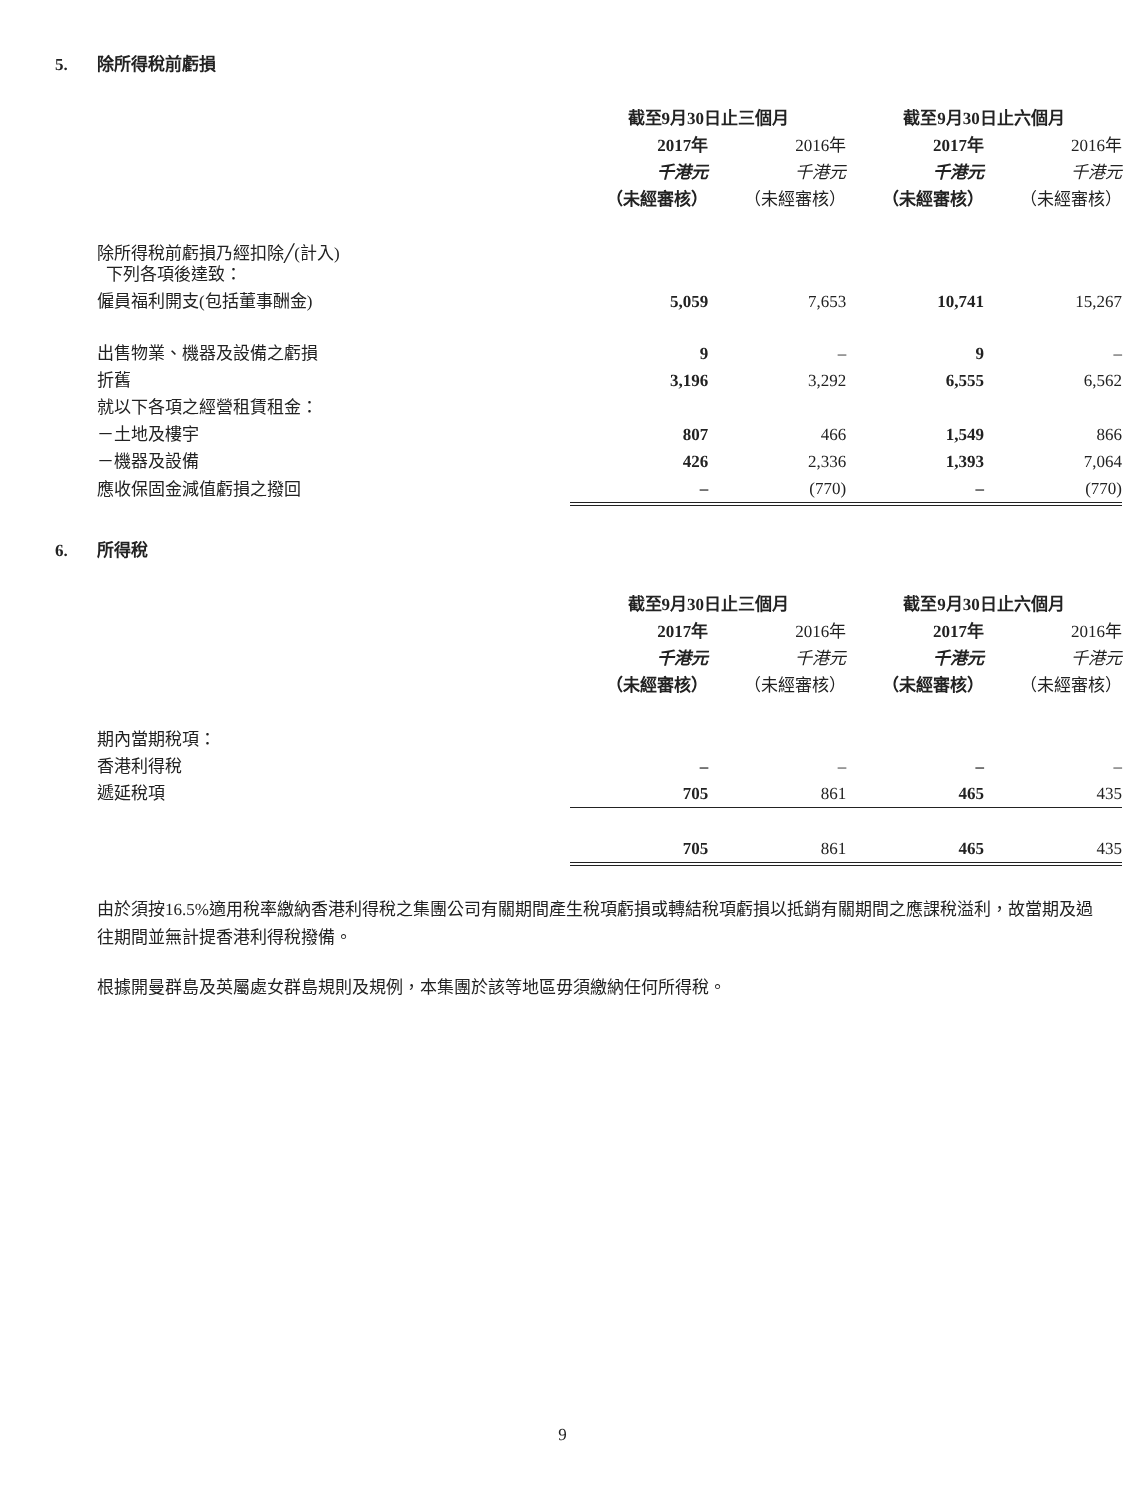5. 除所得稅前虧損
| | 截至9月30日止三個月 | | 截至9月30日止六個月 | |
| --- | --- | --- | --- | --- |
| | 2017年 | 2016年 | 2017年 | 2016年 |
| | 千港元 | 千港元 | 千港元 | 千港元 |
| | （未經審核） | （未經審核） | （未經審核） | （未經審核） |
| 除所得稅前虧損乃經扣除╱(計入) 下列各項後達致： | | | | |
| 僱員福利開支(包括董事酬金) | 5,059 | 7,653 | 10,741 | 15,267 |
| 出售物業、機器及設備之虧損 | 9 | – | 9 | – |
| 折舊 | 3,196 | 3,292 | 6,555 | 6,562 |
| 就以下各項之經營租賃租金： | | | | |
| －土地及樓宇 | 807 | 466 | 1,549 | 866 |
| －機器及設備 | 426 | 2,336 | 1,393 | 7,064 |
| 應收保固金減值虧損之撥回 | – | (770) | – | (770) |
6. 所得稅
| | 截至9月30日止三個月 | | 截至9月30日止六個月 | |
| --- | --- | --- | --- | --- |
| | 2017年 | 2016年 | 2017年 | 2016年 |
| | 千港元 | 千港元 | 千港元 | 千港元 |
| | （未經審核） | （未經審核） | （未經審核） | （未經審核） |
| 期內當期稅項： | | | | |
| 香港利得稅 | – | – | – | – |
| 遞延稅項 | 705 | 861 | 465 | 435 |
| | 705 | 861 | 465 | 435 |
由於須按16.5%適用稅率繳納香港利得稅之集團公司有關期間產生稅項虧損或轉結稅項虧損以抵銷有關期間之應課稅溢利，故當期及過往期間並無計提香港利得稅撥備。
根據開曼群島及英屬處女群島規則及規例，本集團於該等地區毋須繳納任何所得稅。
9